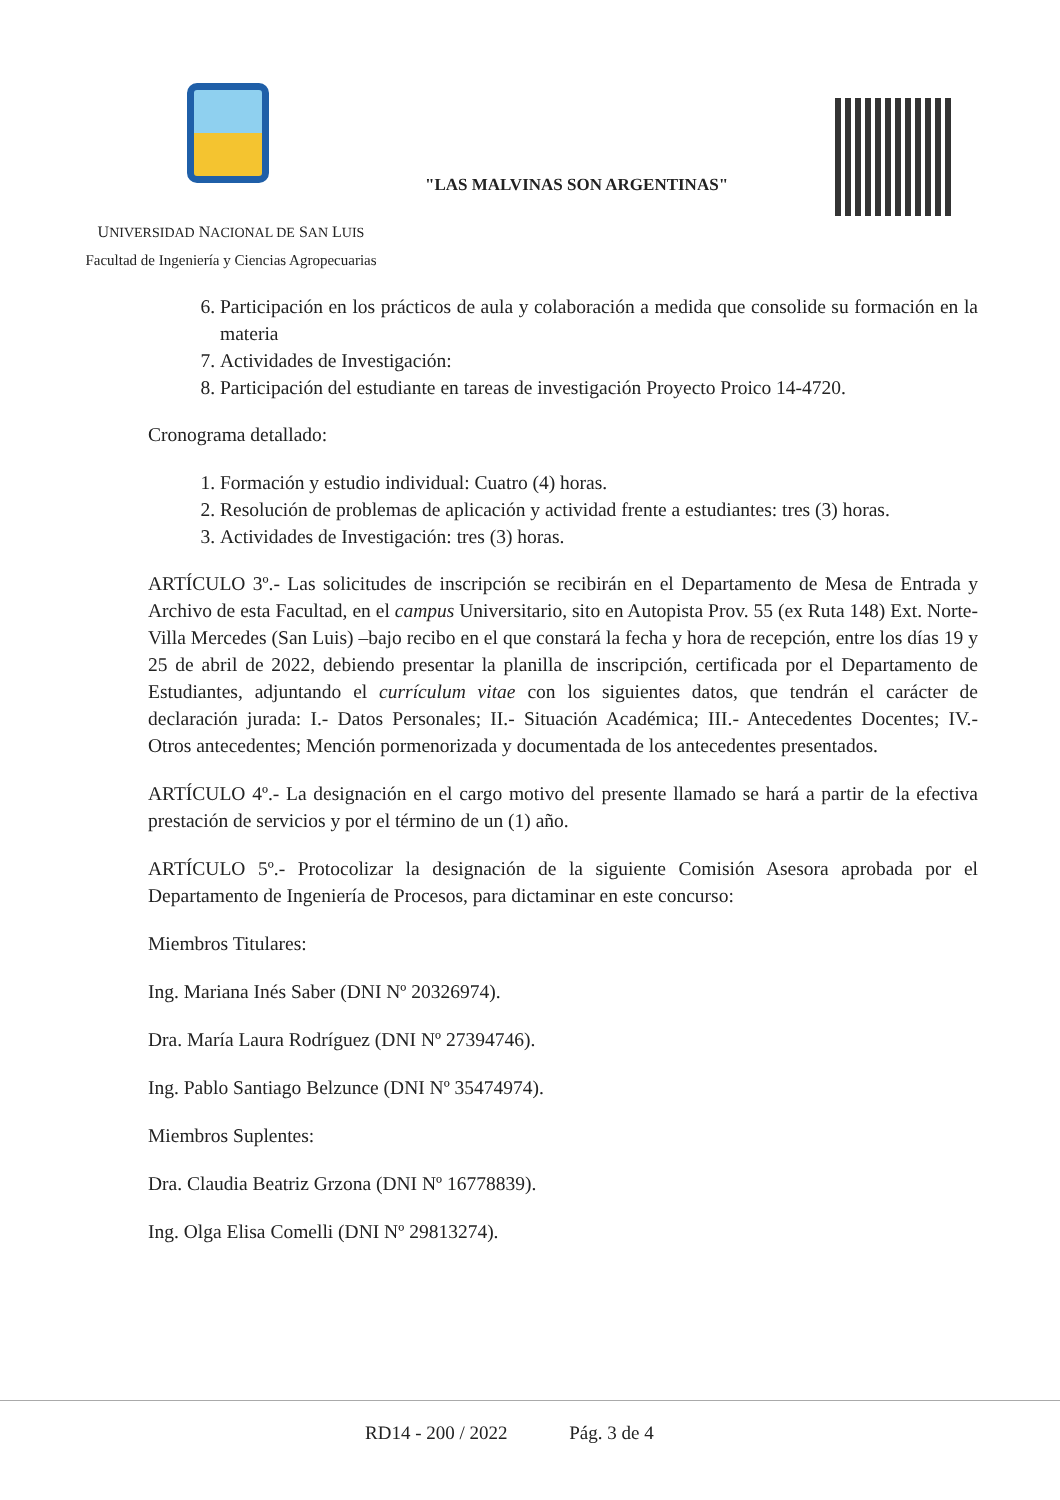"LAS MALVINAS SON ARGENTINAS"
UNIVERSIDAD NACIONAL DE SAN LUIS
Facultad de Ingeniería y Ciencias Agropecuarias
6. Participación en los prácticos de aula y colaboración a medida que consolide su formación en la materia
7. Actividades de Investigación:
8. Participación del estudiante en tareas de investigación Proyecto Proico 14-4720.
Cronograma detallado:
1. Formación y estudio individual: Cuatro (4) horas.
2. Resolución de problemas de aplicación y actividad frente a estudiantes: tres (3) horas.
3. Actividades de Investigación: tres (3) horas.
ARTÍCULO 3º.- Las solicitudes de inscripción se recibirán en el Departamento de Mesa de Entrada y Archivo de esta Facultad, en el campus Universitario, sito en Autopista Prov. 55 (ex Ruta 148) Ext. Norte- Villa Mercedes (San Luis) –bajo recibo en el que constará la fecha y hora de recepción, entre los días 19 y 25 de abril de 2022, debiendo presentar la planilla de inscripción, certificada por el Departamento de Estudiantes, adjuntando el currículum vitae con los siguientes datos, que tendrán el carácter de declaración jurada: I.- Datos Personales; II.- Situación Académica; III.- Antecedentes Docentes; IV.- Otros antecedentes; Mención pormenorizada y documentada de los antecedentes presentados.
ARTÍCULO 4º.- La designación en el cargo motivo del presente llamado se hará a partir de la efectiva prestación de servicios y por el término de un (1) año.
ARTÍCULO 5º.- Protocolizar la designación de la siguiente Comisión Asesora aprobada por el Departamento de Ingeniería de Procesos, para dictaminar en este concurso:
Miembros Titulares:
Ing. Mariana Inés Saber (DNI Nº 20326974).
Dra. María Laura Rodríguez (DNI Nº 27394746).
Ing. Pablo Santiago Belzunce (DNI Nº 35474974).
Miembros Suplentes:
Dra. Claudia Beatriz Grzona (DNI Nº 16778839).
Ing. Olga Elisa Comelli (DNI Nº 29813274).
RD14 - 200 / 2022 Pág. 3 de 4